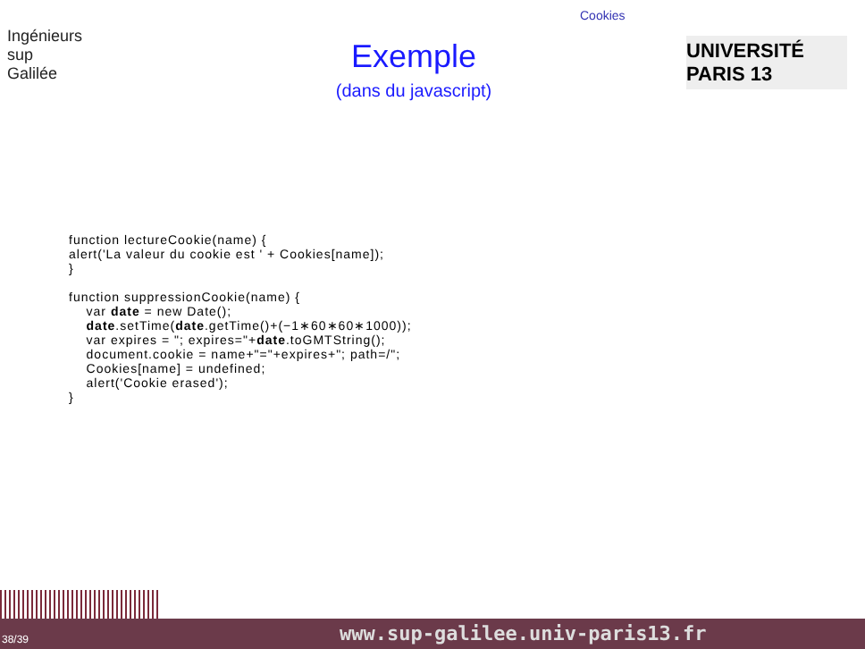Cookies
Ingénieurs
sup
Galilée
Exemple
(dans du javascript)
UNIVERSITÉ PARIS 13
function lectureCookie(name) {
alert('La valeur du cookie est ' + Cookies[name]);
}

function suppressionCookie(name) {
    var date = new Date();
    date.setTime(date.getTime()+(−1∗60∗60∗1000));
    var expires = "; expires="+date.toGMTString();
    document.cookie = name+"="+expires+"; path=/";
    Cookies[name] = undefined;
    alert('Cookie erased');
}
38/39 www.sup-galilee.univ-paris13.fr